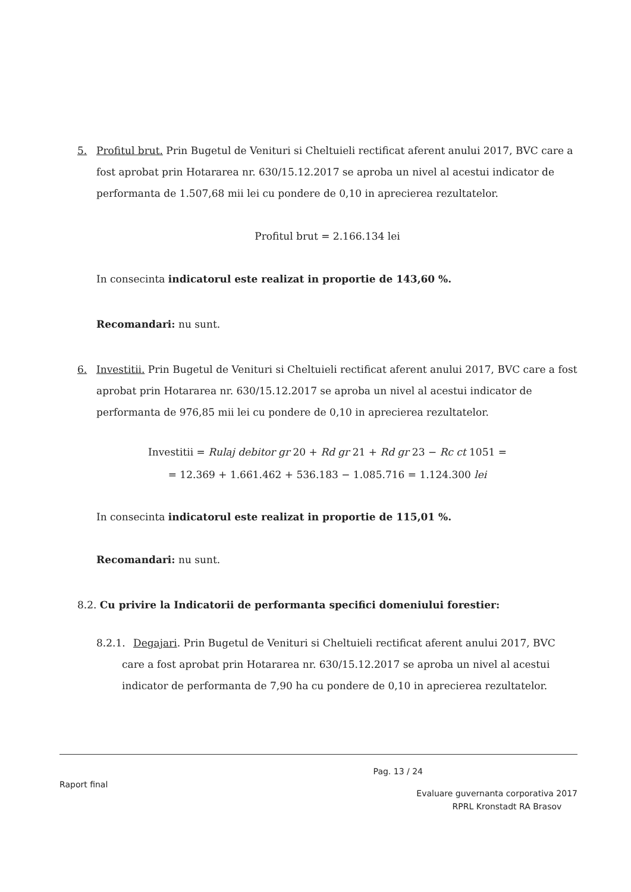5. Profitul brut. Prin Bugetul de Venituri si Cheltuieli rectificat aferent anului 2017, BVC care a fost aprobat prin Hotararea nr. 630/15.12.2017 se aproba un nivel al acestui indicator de performanta de 1.507,68 mii lei cu pondere de 0,10 in aprecierea rezultatelor.
Profitul brut = 2.166.134 lei
In consecinta indicatorul este realizat in proportie de 143,60 %.
Recomandari: nu sunt.
6. Investitii. Prin Bugetul de Venituri si Cheltuieli rectificat aferent anului 2017, BVC care a fost aprobat prin Hotararea nr. 630/15.12.2017 se aproba un nivel al acestui indicator de performanta de 976,85 mii lei cu pondere de 0,10 in aprecierea rezultatelor.
Investitii = Rulaj debitor gr 20 + Rd gr 21 + Rd gr 23 − Rc ct 1051 =
= 12.369 + 1.661.462 + 536.183 − 1.085.716 = 1.124.300 lei
In consecinta indicatorul este realizat in proportie de 115,01 %.
Recomandari: nu sunt.
8.2. Cu privire la Indicatorii de performanta specifici domeniului forestier:
8.2.1. Degajari. Prin Bugetul de Venituri si Cheltuieli rectificat aferent anului 2017, BVC care a fost aprobat prin Hotararea nr. 630/15.12.2017 se aproba un nivel al acestui indicator de performanta de 7,90 ha cu pondere de 0,10 in aprecierea rezultatelor.
Raport final Pag. 13 / 24
Evaluare guvernanta corporativa 2017
RPRL Kronstadt RA Brasov